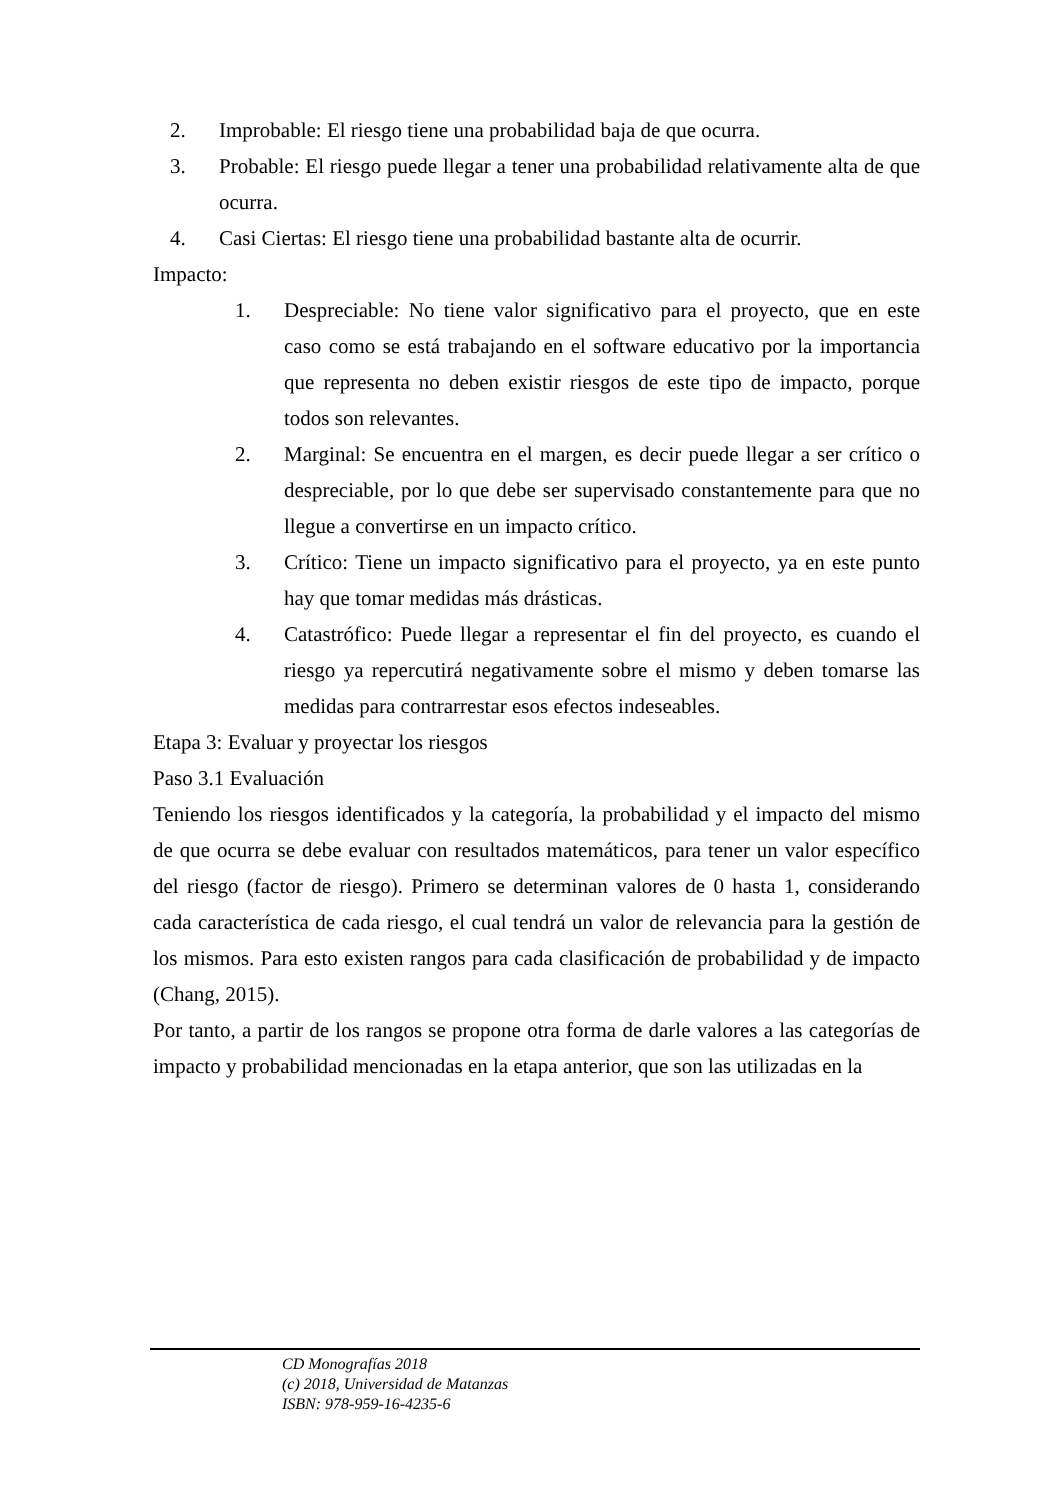2. Improbable: El riesgo tiene una probabilidad baja de que ocurra.
3. Probable: El riesgo puede llegar a tener una probabilidad relativamente alta de que ocurra.
4. Casi Ciertas: El riesgo tiene una probabilidad bastante alta de ocurrir.
Impacto:
1. Despreciable: No tiene valor significativo para el proyecto, que en este caso como se está trabajando en el software educativo por la importancia que representa no deben existir riesgos de este tipo de impacto, porque todos son relevantes.
2. Marginal: Se encuentra en el margen, es decir puede llegar a ser crítico o despreciable, por lo que debe ser supervisado constantemente para que no llegue a convertirse en un impacto crítico.
3. Crítico: Tiene un impacto significativo para el proyecto, ya en este punto hay que tomar medidas más drásticas.
4. Catastrófico: Puede llegar a representar el fin del proyecto, es cuando el riesgo ya repercutirá negativamente sobre el mismo y deben tomarse las medidas para contrarrestar esos efectos indeseables.
Etapa 3: Evaluar y proyectar los riesgos
Paso 3.1 Evaluación
Teniendo los riesgos identificados y la categoría, la probabilidad y el impacto del mismo de que ocurra se debe evaluar con resultados matemáticos, para tener un valor específico del riesgo (factor de riesgo). Primero se determinan valores de 0 hasta 1, considerando cada característica de cada riesgo, el cual tendrá un valor de relevancia para la gestión de los mismos. Para esto existen rangos para cada clasificación de probabilidad y de impacto (Chang, 2015).
Por tanto, a partir de los rangos se propone otra forma de darle valores a las categorías de impacto y probabilidad mencionadas en la etapa anterior, que son las utilizadas en la
CD Monografías 2018
(c) 2018, Universidad de Matanzas
ISBN: 978-959-16-4235-6